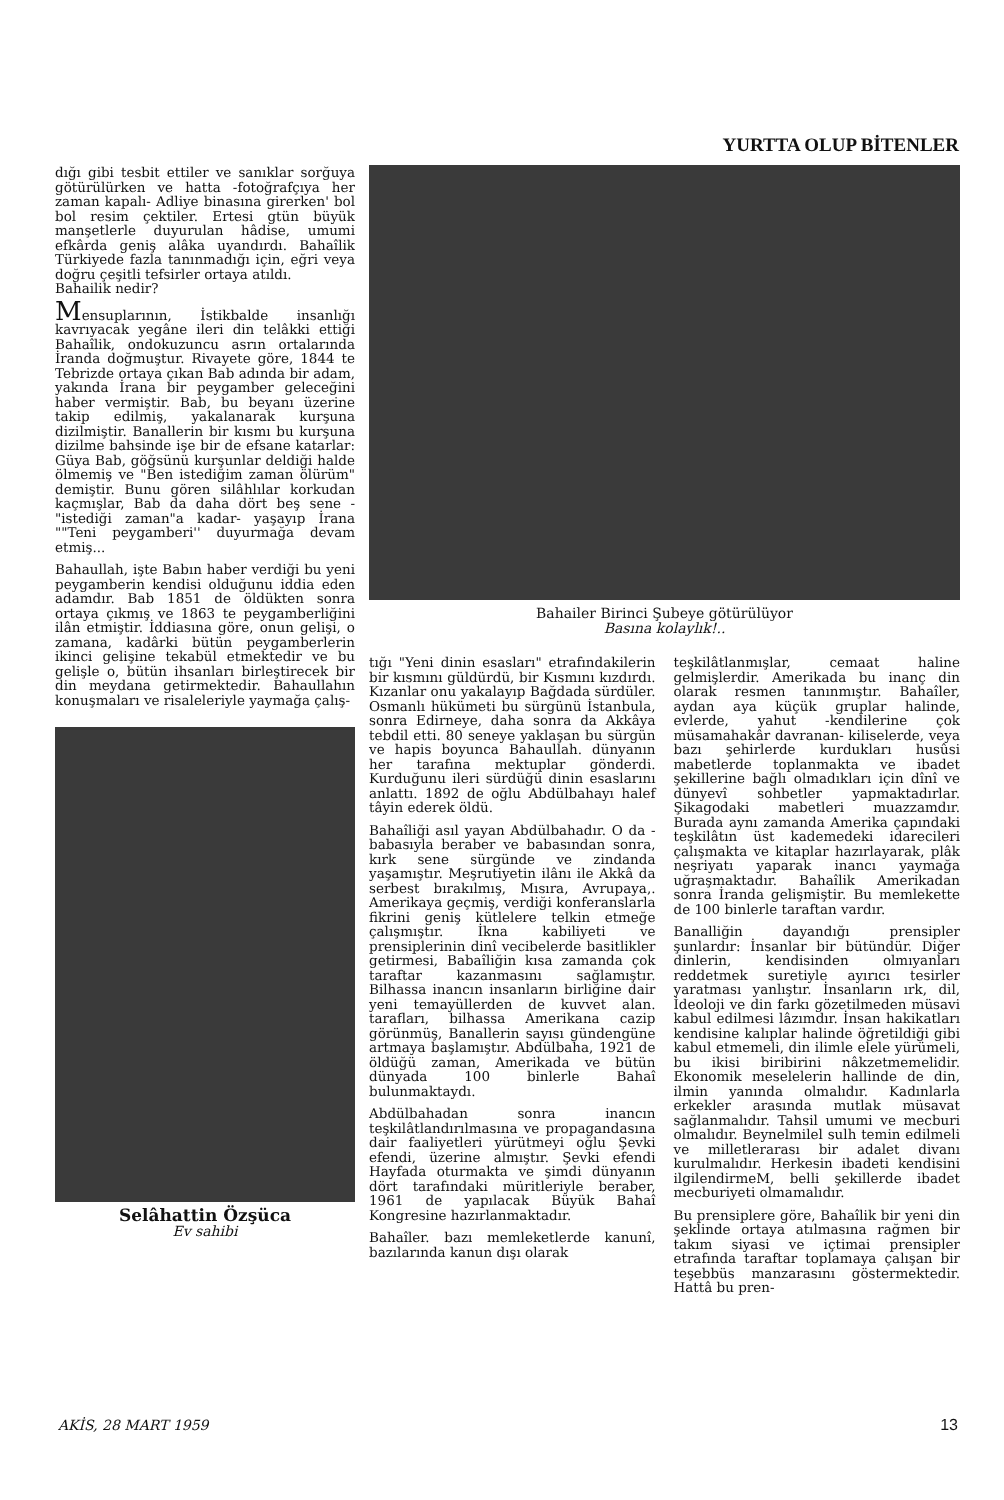YURTTA OLUP BİTENLER
dığı gibi tesbit ettiler ve sanıklar sorğuya götürülürken ve hatta -fotoğrafçıya her zaman kapalı- Adliye binasına girerken' bol bol resim çektiler. Ertesi gtün büyük manşetlerle duyurulan hâdise, umumi efkârda geniş alâka uyandırdı. Bahaîlik Türkiyede fazla tanınmadığı için, eğri veya doğru çeşitli tefsirler ortaya atıldı.
Bahailik nedir?
Mensuplarının, İstikbalde insanlığı kavrıyacak yegâne ileri din telâkki ettiği Bahaîlik, ondokuzuncu asrın ortalarında İranda doğmuştur. Rivayete göre, 1844 te Tebrizde ortaya çıkan Bab adında bir adam, yakında İrana bir peygamber geleceğini haber vermiştir. Bab, bu beyanı üzerine takip edilmiş, yakalanarak kurşuna dizilmiştir. Banallerin bir kısmı bu kurşuna dizilme bahsinde işe bir de efsane katarlar: Güya Bab, göğsünü kurşunlar deldiği halde ölmemiş ve "Ben istediğim zaman ölürüm" demiştir. Bunu gören silâhlılar korkudan kaçmışlar, Bab da daha dört beş sene -"istediği zaman"a kadar- yaşayıp İrana ""Teni peygamberi'' duyurmağa devam etmiş...
Bahaullah, işte Babın haber verdiği bu yeni peygamberin kendisi olduğunu iddia eden adamdır. Bab 1851 de öldükten sonra ortaya çıkmış ve 1863 te peygamberliğini ilân etmiştir. İddiasına göre, onun gelişi, o zamana, kadârki bütün peygamberlerin ikinci gelişine tekabül etmektedir ve bu gelişle o, bütün ihsanları birleştirecek bir din meydana getirmektedir. Bahaullahın konuşmaları ve risaleleriyle yaymağa çalış-
Selâhattin Özşüca
Ev sahibi
Bahailer Birinci Şubeye götürülüyor
Basına kolaylık!..
tığı "Yeni dinin esasları" etrafındakilerin bir kısmını güldürdü, bir Kısmını kızdırdı. Kızanlar onu yakalayıp Bağdada sürdüler. Osmanlı hükümeti bu sürgünü İstanbula, sonra Edirneye, daha sonra da Akkâya tebdil etti. 80 seneye yaklaşan bu sürgün ve hapis boyunca Bahaullah. dünyanın her tarafına mektuplar gönderdi. Kurduğunu ileri sürdüğü dinin esaslarını anlattı. 1892 de oğlu Abdülbahayı halef tâyin ederek öldü.
Bahaîliği asıl yayan Abdülbahadır. O da -babasıyla beraber ve babasından sonra, kırk sene sürgünde ve zindanda yaşamıştır. Meşrutiyetin ilânı ile Akkâ da serbest bırakılmış, Mısıra, Avrupaya,. Amerikaya geçmiş, verdiği konferanslarla fikrini geniş kütlelere telkin etmeğe çalışmıştır. İkna kabiliyeti ve prensiplerinin dinî vecibelerde basitlikler getirmesi, Babaîliğin kısa zamanda çok taraftar kazanmasını sağlamıştır. Bilhassa inancın insanların birliğine dair yeni temayüllerden de kuvvet alan. tarafları, bilhassa Amerikana cazip görünmüş, Banallerin sayısı gündengüne artmaya başlamıştır. Abdülbaha, 1921 de öldüğü zaman, Amerikada ve bütün dünyada 100 binlerle Bahaî bulunmaktaydı.
Abdülbahadan sonra inancın teşkilâtlandırılmasına ve propagandasına dair faaliyetleri yürütmeyi oğlu Şevki efendi, üzerine almıştır. Şevki efendi Hayfada oturmakta ve şimdi dünyanın dört tarafındaki müritleriyle beraber, 1961 de yapılacak Büyük Bahaî Kongresine hazırlanmaktadır.
Bahaîler. bazı memleketlerde kanunî, bazılarında kanun dışı olarak
teşkilâtlanmışlar, cemaat haline gelmişlerdir. Amerikada bu inanç din olarak resmen tanınmıştır. Bahaîler, aydan aya küçük gruplar halinde, evlerde, yahut -kendilerine çok müsamahakâr davranan- kiliselerde, veya bazı şehirlerde kurdukları husûsi mabetlerde toplanmakta ve ibadet şekillerine bağlı olmadıkları için dînî ve dünyevî sohbetler yapmaktadırlar. Şikagodaki mabetleri muazzamdır. Burada aynı zamanda Amerika çapındaki teşkilâtın üst kademedeki idarecileri çalışmakta ve kitaplar hazırlayarak, plâk neşriyatı yaparak inancı yaymağa uğraşmaktadır. Bahaîlik Amerikadan sonra İranda gelişmiştir. Bu memlekette de 100 binlerle taraftan vardır.
Banalliğin dayandığı prensipler şunlardır: İnsanlar bir bütündür. Diğer dinlerin, kendisinden olmıyanları reddetmek suretiyle ayırıcı tesirler yaratması yanlıştır. İnsanların ırk, dil, İdeoloji ve din farkı gözetilmeden müsavi kabul edilmesi lâzımdır. İnsan hakikatları kendisine kalıplar halinde öğretildiği gibi kabul etmemeli, din ilimle elele yürümeli, bu ikisi biribirini nâkzetmemelidir. Ekonomik meselelerin hallinde de din, ilmin yanında olmalıdır. Kadınlarla erkekler arasında mutlak müsavat sağlanmalıdır. Tahsil umumi ve mecburi olmalıdır. Beynelmilel sulh temin edilmeli ve milletlerarası bir adalet divanı kurulmalıdır. Herkesin ibadeti kendisini ilgilendirmeM, belli şekillerde ibadet mecburiyeti olmamalıdır.
Bu prensiplere göre, Bahaîlik bir yeni din şeklinde ortaya atılmasına rağmen bir takım siyasi ve içtimai prensipler etrafında taraftar toplamaya çalışan bir teşebbüs manzarasını göstermektedir. Hattâ bu pren-
AKİS, 28 MART 1959 13